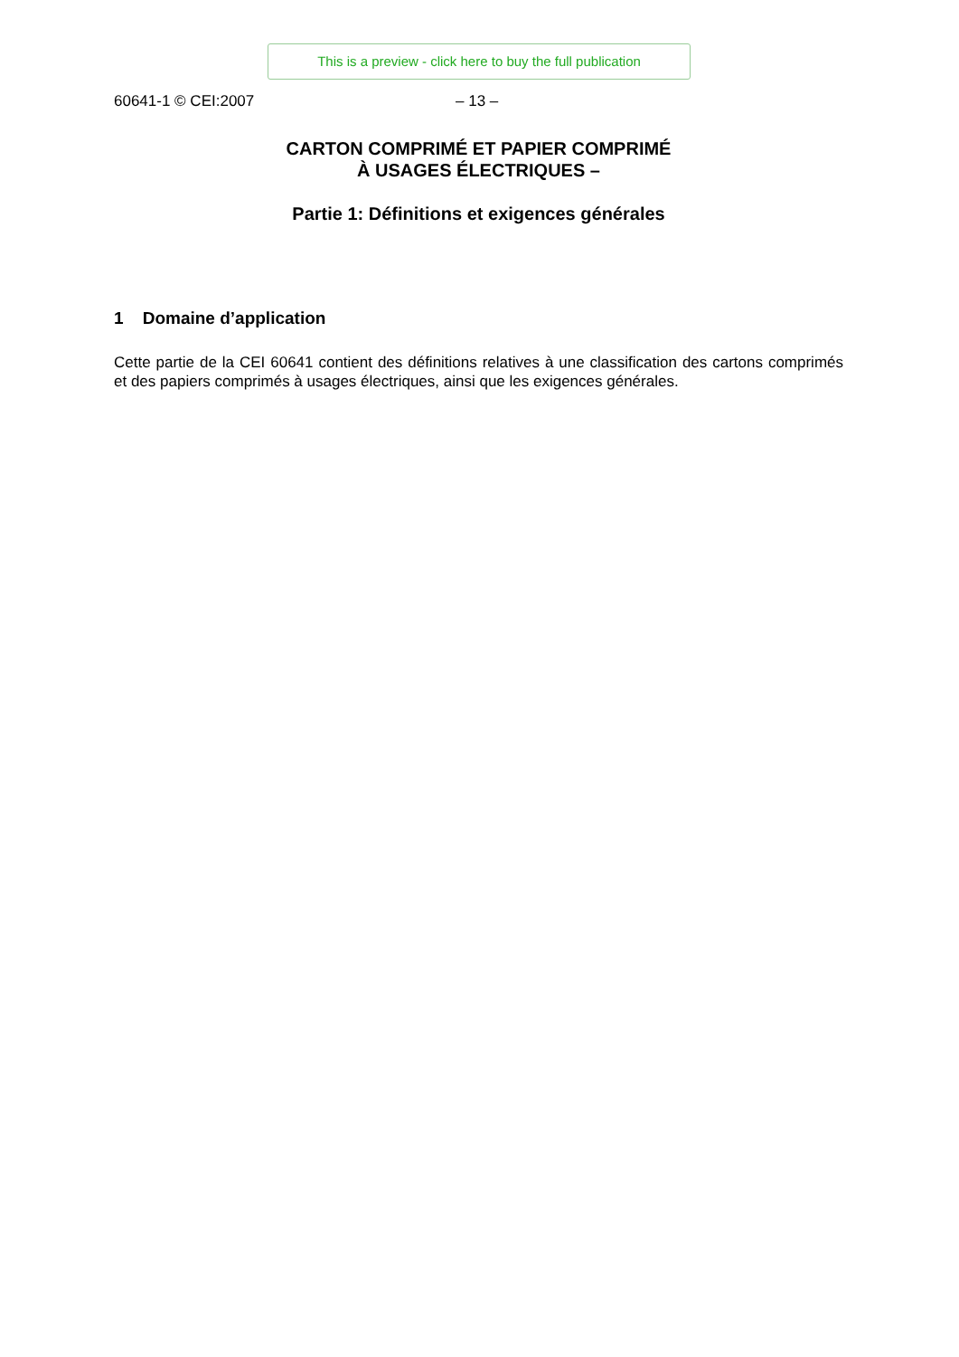This is a preview - click here to buy the full publication
60641-1 © CEI:2007 – 13 –
CARTON COMPRIMÉ ET PAPIER COMPRIMÉ
À USAGES ÉLECTRIQUES –
Partie 1: Définitions et exigences générales
1 Domaine d’application
Cette partie de la CEI 60641 contient des définitions relatives à une classification des cartons comprimés et des papiers comprimés à usages électriques, ainsi que les exigences générales.